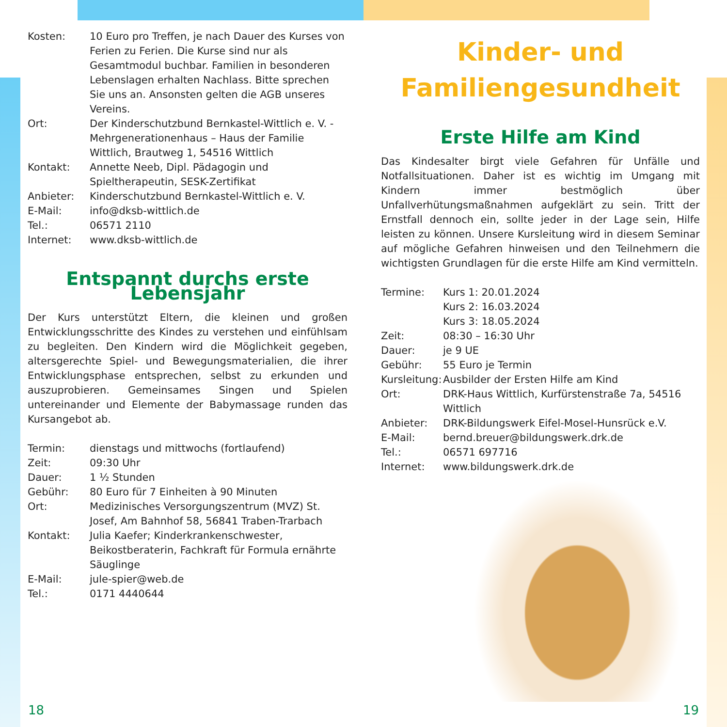| Kosten: | 10 Euro pro Treffen, je nach Dauer des Kurses von Ferien zu Ferien. Die Kurse sind nur als Gesamtmodul buchbar. Familien in besonderen Lebenslagen erhalten Nachlass. Bitte sprechen Sie uns an. Ansonsten gelten die AGB unseres Vereins. |
| Ort: | Der Kinderschutzbund Bernkastel-Wittlich e. V. - Mehrgenerationenhaus – Haus der Familie Wittlich, Brautweg 1, 54516 Wittlich |
| Kontakt: | Annette Neeb, Dipl. Pädagogin und Spieltherapeutin, SESK-Zertifikat |
| Anbieter: | Kinderschutzbund Bernkastel-Wittlich e. V. |
| E-Mail: | info@dksb-wittlich.de |
| Tel.: | 06571 2110 |
| Internet: | www.dksb-wittlich.de |
Entspannt durchs erste Lebensjahr
Der Kurs unterstützt Eltern, die kleinen und großen Entwicklungsschritte des Kindes zu verstehen und einfühlsam zu begleiten. Den Kindern wird die Möglichkeit gegeben, altersgerechte Spiel- und Bewegungsmaterialien, die ihrer Entwicklungsphase entsprechen, selbst zu erkunden und auszuprobieren. Gemeinsames Singen und Spielen untereinander und Elemente der Babymassage runden das Kursangebot ab.
| Termin: | dienstags und mittwochs (fortlaufend) |
| Zeit: | 09:30 Uhr |
| Dauer: | 1 ½ Stunden |
| Gebühr: | 80 Euro für 7 Einheiten à 90 Minuten |
| Ort: | Medizinisches Versorgungszentrum (MVZ) St. Josef, Am Bahnhof 58, 56841 Traben-Trarbach |
| Kontakt: | Julia Kaefer; Kinderkrankenschwester, Beikostberaterin, Fachkraft für Formula ernährte Säuglinge |
| E-Mail: | jule-spier@web.de |
| Tel.: | 0171 4440644 |
Kinder- und
Familiengesundheit
Erste Hilfe am Kind
Das Kindesalter birgt viele Gefahren für Unfälle und Notfallsituationen. Daher ist es wichtig im Umgang mit Kindern immer bestmöglich über Unfallverhütungsmaßnahmen aufgeklärt zu sein. Tritt der Ernstfall dennoch ein, sollte jeder in der Lage sein, Hilfe leisten zu können. Unsere Kursleitung wird in diesem Seminar auf mögliche Gefahren hinweisen und den Teilnehmern die wichtigsten Grundlagen für die erste Hilfe am Kind vermitteln.
| Termine: | Kurs 1: 20.01.2024 Kurs 2: 16.03.2024 Kurs 3: 18.05.2024 |
| Zeit: | 08:30 – 16:30 Uhr |
| Dauer: | je 9 UE |
| Gebühr: | 55 Euro je Termin |
| Kursleitung: | Ausbilder der Ersten Hilfe am Kind |
| Ort: | DRK-Haus Wittlich, Kurfürstenstraße 7a, 54516 Wittlich |
| Anbieter: | DRK-Bildungswerk Eifel-Mosel-Hunsrück e.V. |
| E-Mail: | bernd.breuer@bildungswerk.drk.de |
| Tel.: | 06571 697716 |
| Internet: | www.bildungswerk.drk.de |
18 19